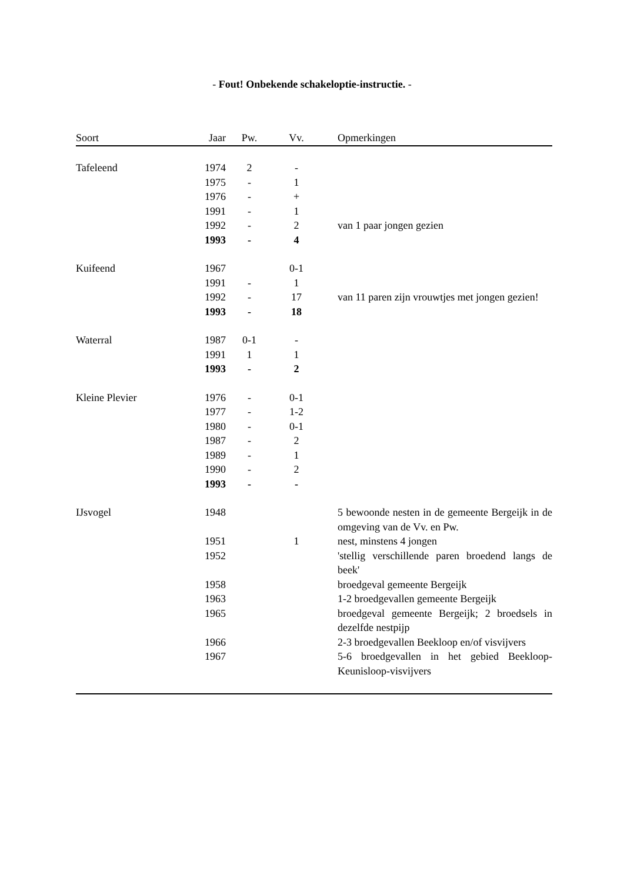- Fout! Onbekende schakeloptie-instructie. -
| Soort | Jaar | Pw. | Vv. | Opmerkingen |
| --- | --- | --- | --- | --- |
| Tafeleend | 1974 | 2 | - | |
| | 1975 | - | 1 | |
| | 1976 | - | + | |
| | 1991 | - | 1 | |
| | 1992 | - | 2 | van 1 paar jongen gezien |
| | 1993 | - | 4 | |
| Kuifeend | 1967 | | 0-1 | |
| | 1991 | - | 1 | |
| | 1992 | - | 17 | van 11 paren zijn vrouwtjes met jongen gezien! |
| | 1993 | - | 18 | |
| Waterral | 1987 | 0-1 | - | |
| | 1991 | 1 | 1 | |
| | 1993 | - | 2 | |
| Kleine Plevier | 1976 | - | 0-1 | |
| | 1977 | - | 1-2 | |
| | 1980 | - | 0-1 | |
| | 1987 | - | 2 | |
| | 1989 | - | 1 | |
| | 1990 | - | 2 | |
| | 1993 | - | - | |
| IJsvogel | 1948 | | | 5 bewoonde nesten in de gemeente Bergeijk in de omgeving van de Vv. en Pw. |
| | 1951 | | 1 | nest, minstens 4 jongen |
| | 1952 | | | 'stellig verschillende paren broedend langs de beek' |
| | 1958 | | | broedgeval gemeente Bergeijk |
| | 1963 | | | 1-2 broedgevallen gemeente Bergeijk |
| | 1965 | | | broedgeval gemeente Bergeijk; 2 broedsels in dezelfde nestpijp |
| | 1966 | | | 2-3 broedgevallen Beekloop en/of visvijvers |
| | 1967 | | | 5-6 broedgevallen in het gebied Beekloop-Keunisloop-visvijvers |